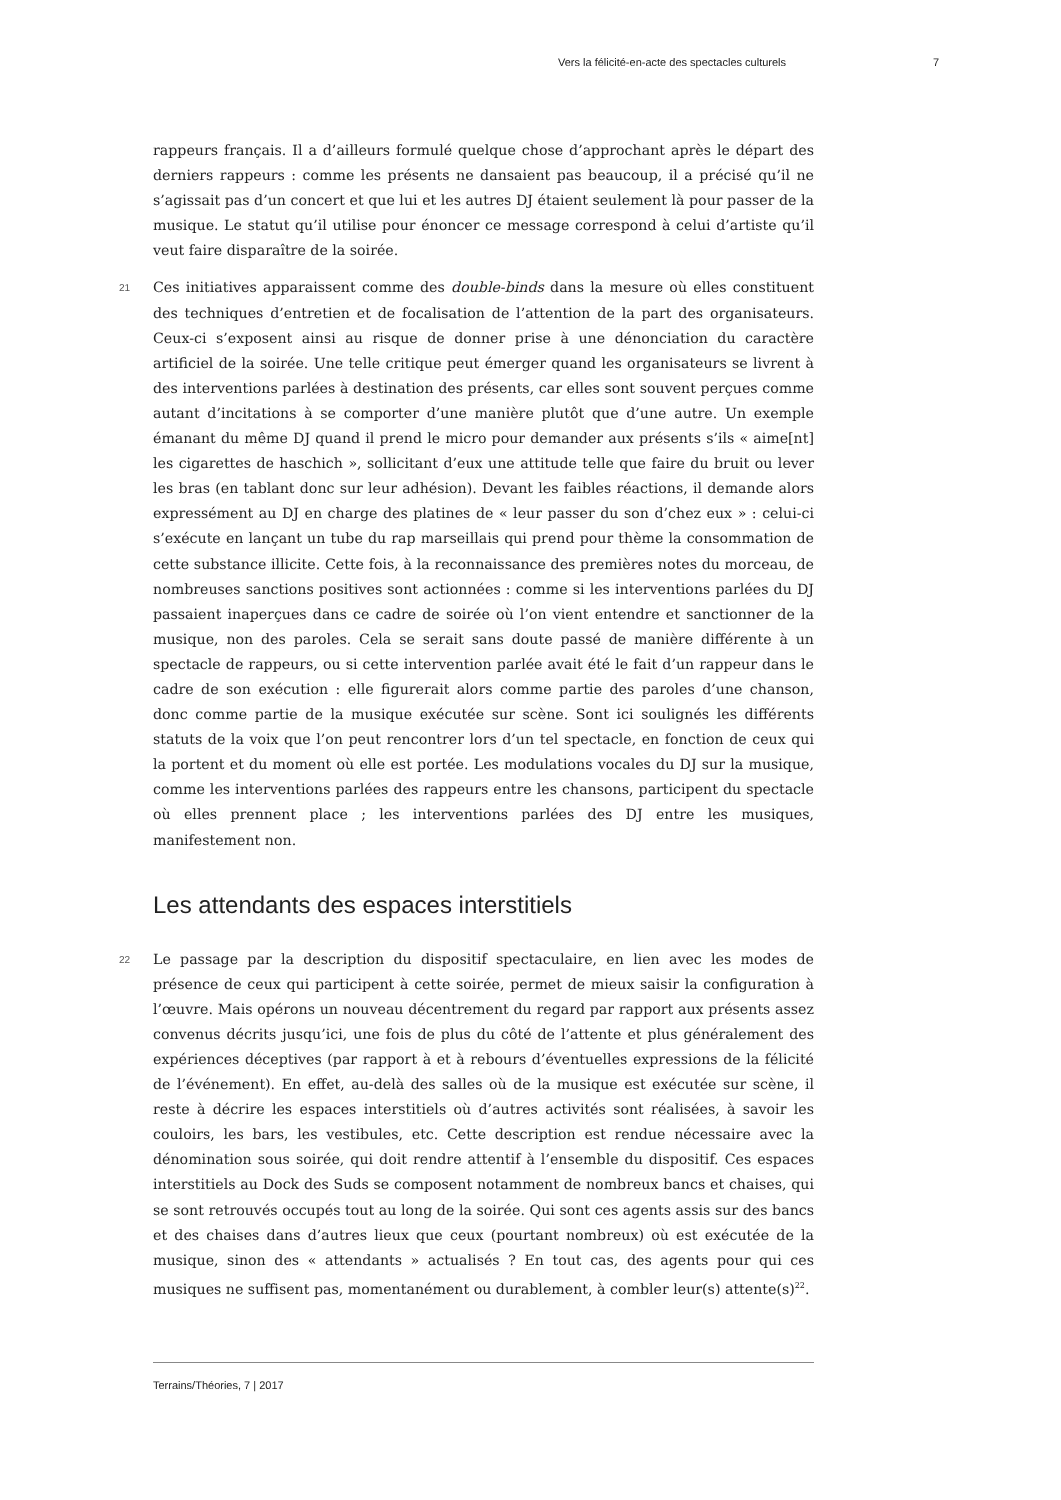Vers la félicité-en-acte des spectacles culturels 7
rappeurs français. Il a d’ailleurs formulé quelque chose d’approchant après le départ des derniers rappeurs : comme les présents ne dansaient pas beaucoup, il a précisé qu’il ne s’agissait pas d’un concert et que lui et les autres DJ étaient seulement là pour passer de la musique. Le statut qu’il utilise pour énoncer ce message correspond à celui d’artiste qu’il veut faire disparaître de la soirée.
21 Ces initiatives apparaissent comme des double-binds dans la mesure où elles constituent des techniques d’entretien et de focalisation de l’attention de la part des organisateurs. Ceux-ci s’exposent ainsi au risque de donner prise à une dénonciation du caractère artificiel de la soirée. Une telle critique peut émerger quand les organisateurs se livrent à des interventions parlées à destination des présents, car elles sont souvent perçues comme autant d’incitations à se comporter d’une manière plutôt que d’une autre. Un exemple émanant du même DJ quand il prend le micro pour demander aux présents s’ils « aime[nt] les cigarettes de haschich », sollicitant d’eux une attitude telle que faire du bruit ou lever les bras (en tablant donc sur leur adhésion). Devant les faibles réactions, il demande alors expressément au DJ en charge des platines de « leur passer du son d’chez eux » : celui-ci s’exécute en lançant un tube du rap marseillais qui prend pour thème la consommation de cette substance illicite. Cette fois, à la reconnaissance des premières notes du morceau, de nombreuses sanctions positives sont actionnées : comme si les interventions parlées du DJ passaient inaperçues dans ce cadre de soirée où l’on vient entendre et sanctionner de la musique, non des paroles. Cela se serait sans doute passé de manière différente à un spectacle de rappeurs, ou si cette intervention parlée avait été le fait d’un rappeur dans le cadre de son exécution : elle figurerait alors comme partie des paroles d’une chanson, donc comme partie de la musique exécutée sur scène. Sont ici soulignés les différents statuts de la voix que l’on peut rencontrer lors d’un tel spectacle, en fonction de ceux qui la portent et du moment où elle est portée. Les modulations vocales du DJ sur la musique, comme les interventions parlées des rappeurs entre les chansons, participent du spectacle où elles prennent place ; les interventions parlées des DJ entre les musiques, manifestement non.
Les attendants des espaces interstitiels
22 Le passage par la description du dispositif spectaculaire, en lien avec les modes de présence de ceux qui participent à cette soirée, permet de mieux saisir la configuration à l’œuvre. Mais opérons un nouveau décentrement du regard par rapport aux présents assez convenus décrits jusqu’ici, une fois de plus du côté de l’attente et plus généralement des expériences déceptives (par rapport à et à rebours d’éventuelles expressions de la félicité de l’événement). En effet, au-delà des salles où de la musique est exécutée sur scène, il reste à décrire les espaces interstitiels où d’autres activités sont réalisées, à savoir les couloirs, les bars, les vestibules, etc. Cette description est rendue nécessaire avec la dénomination sous soirée, qui doit rendre attentif à l’ensemble du dispositif. Ces espaces interstitiels au Dock des Suds se composent notamment de nombreux bancs et chaises, qui se sont retrouvés occupés tout au long de la soirée. Qui sont ces agents assis sur des bancs et des chaises dans d’autres lieux que ceux (pourtant nombreux) où est exécutée de la musique, sinon des « attendants » actualisés ? En tout cas, des agents pour qui ces musiques ne suffisent pas, momentanément ou durablement, à combler leur(s) attente(s)<sup>22</sup>.
Terrains/Théories, 7 | 2017